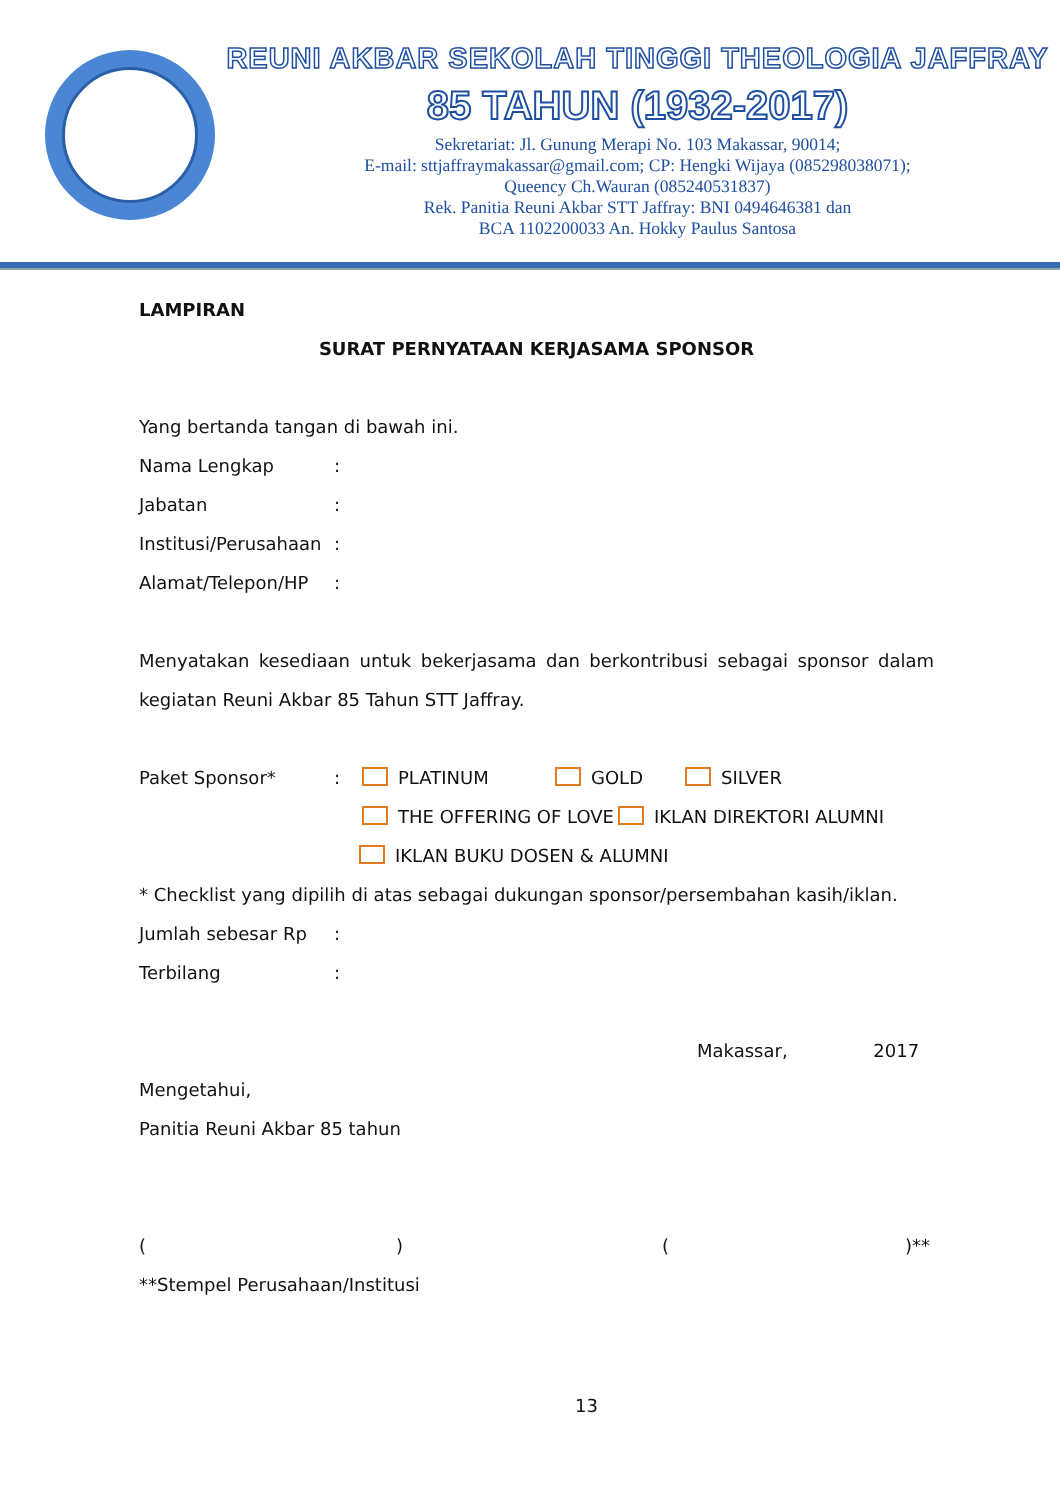REUNI AKBAR SEKOLAH TINGGI THEOLOGIA JAFFRAY
85 TAHUN (1932-2017)
Sekretariat: Jl. Gunung Merapi No. 103 Makassar, 90014;
E-mail: sttjaffraymakassar@gmail.com; CP: Hengki Wijaya (085298038071);
Queency Ch.Wauran (085240531837)
Rek. Panitia Reuni Akbar STT Jaffray: BNI 0494646381 dan
BCA 1102200033 An. Hokky Paulus Santosa
LAMPIRAN
SURAT PERNYATAAN KERJASAMA SPONSOR
Yang bertanda tangan di bawah ini.
Nama Lengkap:
Jabatan:
Institusi/Perusahaan:
Alamat/Telepon/HP:
Menyatakan kesediaan untuk bekerjasama dan berkontribusi sebagai sponsor dalam
kegiatan Reuni Akbar 85 Tahun STT Jaffray.
Paket Sponsor*: PLATINUM GOLD SILVER
THE OFFERING OF LOVE IKLAN DIREKTORI ALUMNI
IKLAN BUKU DOSEN & ALUMNI
* Checklist yang dipilih di atas sebagai dukungan sponsor/persembahan kasih/iklan.
Jumlah sebesar Rp:
Terbilang:
Makassar, 2017
Mengetahui,
Panitia Reuni Akbar 85 tahun
() ()**
**Stempel Perusahaan/Institusi
13